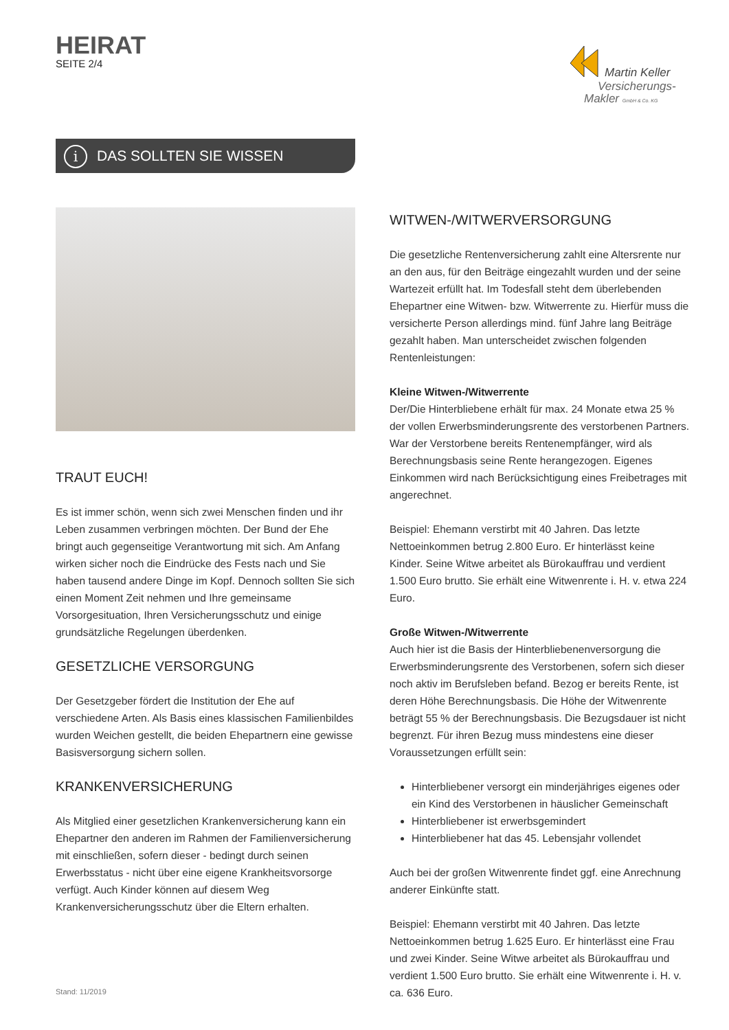HEIRAT
SEITE 2/4
Martin Keller
Versicherungs-
Makler GmbH & Co. KG
i DAS SOLLTEN SIE WISSEN
TRAUT EUCH!
Es ist immer schön, wenn sich zwei Menschen finden und ihr Leben zusammen verbringen möchten. Der Bund der Ehe bringt auch gegenseitige Verantwortung mit sich. Am Anfang wirken sicher noch die Eindrücke des Fests nach und Sie haben tausend andere Dinge im Kopf. Dennoch sollten Sie sich einen Moment Zeit nehmen und Ihre gemeinsame Vorsorgesituation, Ihren Versicherungsschutz und einige grundsätzliche Regelungen überdenken.
GESETZLICHE VERSORGUNG
Der Gesetzgeber fördert die Institution der Ehe auf verschiedene Arten. Als Basis eines klassischen Familienbildes wurden Weichen gestellt, die beiden Ehepartnern eine gewisse Basisversorgung sichern sollen.
KRANKENVERSICHERUNG
Als Mitglied einer gesetzlichen Krankenversicherung kann ein Ehepartner den anderen im Rahmen der Familienversicherung mit einschließen, sofern dieser - bedingt durch seinen Erwerbsstatus - nicht über eine eigene Krankheitsvorsorge verfügt. Auch Kinder können auf diesem Weg Krankenversicherungsschutz über die Eltern erhalten.
WITWEN-/WITWERVERSORGUNG
Die gesetzliche Rentenversicherung zahlt eine Altersrente nur an den aus, für den Beiträge eingezahlt wurden und der seine Wartezeit erfüllt hat. Im Todesfall steht dem überlebenden Ehepartner eine Witwen- bzw. Witwerrente zu. Hierfür muss die versicherte Person allerdings mind. fünf Jahre lang Beiträge gezahlt haben. Man unterscheidet zwischen folgenden Rentenleistungen:
Kleine Witwen-/Witwerrente
Der/Die Hinterbliebene erhält für max. 24 Monate etwa 25 % der vollen Erwerbsminderungsrente des verstorbenen Partners. War der Verstorbene bereits Rentenempfänger, wird als Berechnungsbasis seine Rente herangezogen. Eigenes Einkommen wird nach Berücksichtigung eines Freibetrages mit angerechnet.
Beispiel: Ehemann verstirbt mit 40 Jahren. Das letzte Nettoeinkommen betrug 2.800 Euro. Er hinterlässt keine Kinder. Seine Witwe arbeitet als Bürokauffrau und verdient 1.500 Euro brutto. Sie erhält eine Witwenrente i. H. v. etwa 224 Euro.
Große Witwen-/Witwerrente
Auch hier ist die Basis der Hinterbliebenenversorgung die Erwerbsminderungsrente des Verstorbenen, sofern sich dieser noch aktiv im Berufsleben befand. Bezog er bereits Rente, ist deren Höhe Berechnungsbasis. Die Höhe der Witwenrente beträgt 55 % der Berechnungsbasis. Die Bezugsdauer ist nicht begrenzt. Für ihren Bezug muss mindestens eine dieser Voraussetzungen erfüllt sein:
Hinterbliebener versorgt ein minderjähriges eigenes oder ein Kind des Verstorbenen in häuslicher Gemeinschaft
Hinterbliebener ist erwerbsgemindert
Hinterbliebener hat das 45. Lebensjahr vollendet
Auch bei der großen Witwenrente findet ggf. eine Anrechnung anderer Einkünfte statt.
Beispiel: Ehemann verstirbt mit 40 Jahren. Das letzte Nettoeinkommen betrug 1.625 Euro. Er hinterlässt eine Frau und zwei Kinder. Seine Witwe arbeitet als Bürokauffrau und verdient 1.500 Euro brutto. Sie erhält eine Witwenrente i. H. v. ca. 636 Euro.
Stand: 11/2019